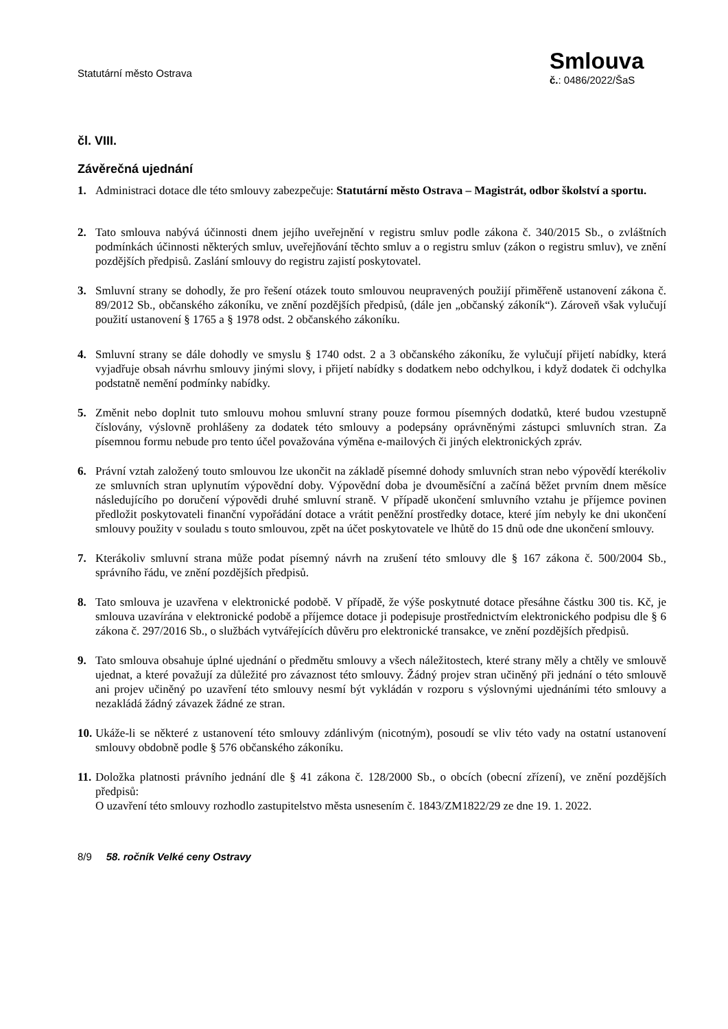Statutární město Ostrava
Smlouva
č.: 0486/2022/ŠaS
čl. VIII.
Závěrečná ujednání
1. Administraci dotace dle této smlouvy zabezpečuje: Statutární město Ostrava – Magistrát, odbor školství a sportu.
2. Tato smlouva nabývá účinnosti dnem jejího uveřejnění v registru smluv podle zákona č. 340/2015 Sb., o zvláštních podmínkách účinnosti některých smluv, uveřejňování těchto smluv a o registru smluv (zákon o registru smluv), ve znění pozdějších předpisů. Zaslání smlouvy do registru zajistí poskytovatel.
3. Smluvní strany se dohodly, že pro řešení otázek touto smlouvou neupravených použijí přiměřeně ustanovení zákona č. 89/2012 Sb., občanského zákoníku, ve znění pozdějších předpisů, (dále jen „občanský zákoník“). Zároveň však vylučují použití ustanovení § 1765 a § 1978 odst. 2 občanského zákoníku.
4. Smluvní strany se dále dohodly ve smyslu § 1740 odst. 2 a 3 občanského zákoníku, že vylučují přijetí nabídky, která vyjadřuje obsah návrhu smlouvy jinými slovy, i přijetí nabídky s dodatkem nebo odchylkou, i když dodatek či odchylka podstatně nemění podmínky nabídky.
5. Změnit nebo doplnit tuto smlouvu mohou smluvní strany pouze formou písemných dodatků, které budou vzestupně číslovány, výslovně prohlášeny za dodatek této smlouvy a podepsány oprávněnými zástupci smluvních stran. Za písemnou formu nebude pro tento účel považována výměna e-mailových či jiných elektronických zpráv.
6. Právní vztah založený touto smlouvou lze ukončit na základě písemné dohody smluvních stran nebo výpovědí kterékoliv ze smluvních stran uplynutím výpovědní doby. Výpovědní doba je dvouměsíční a začíná běžet prvním dnem měsíce následujícího po doručení výpovědi druhé smluvní straně. V případě ukončení smluvního vztahu je příjemce povinen předložit poskytovateli finanční vypořádání dotace a vrátit peněžní prostředky dotace, které jím nebyly ke dni ukončení smlouvy použity v souladu s touto smlouvou, zpět na účet poskytovatele ve lhůtě do 15 dnů ode dne ukončení smlouvy.
7. Kterákoliv smluvní strana může podat písemný návrh na zrušení této smlouvy dle § 167 zákona č. 500/2004 Sb., správního řádu, ve znění pozdějších předpisů.
8. Tato smlouva je uzavřena v elektronické podobě. V případě, že výše poskytnuté dotace přesáhne částku 300 tis. Kč, je smlouva uzavírána v elektronické podobě a příjemce dotace ji podepisuje prostřednictvím elektronického podpisu dle § 6 zákona č. 297/2016 Sb., o službách vytvářejících důvěru pro elektronické transakce, ve znění pozdějších předpisů.
9. Tato smlouva obsahuje úplné ujednání o předmětu smlouvy a všech náležitostech, které strany měly a chtěly ve smlouvě ujednat, a které považují za důležité pro závaznost této smlouvy. Žádný projev stran učiněný při jednání o této smlouvě ani projev učiněný po uzavření této smlouvy nesmí být vykládán v rozporu s výslovnými ujednáními této smlouvy a nezakládá žádný závazek žádné ze stran.
10.
Ukáže-li se některé z ustanovení této smlouvy zdánlivým (nicotným), posoudí se vliv této vady na ostatní ustanovení smlouvy obdobně podle § 576 občanského zákoníku.
11.
Doložka platnosti právního jednání dle § 41 zákona č. 128/2000 Sb., o obcích (obecní zřízení), ve znění pozdějších předpisů:
O uzavření této smlouvy rozhodlo zastupitelstvo města usnesením č. 1843/ZM1822/29 ze dne 19. 1. 2022.
8/9 58. ročník Velké ceny Ostravy